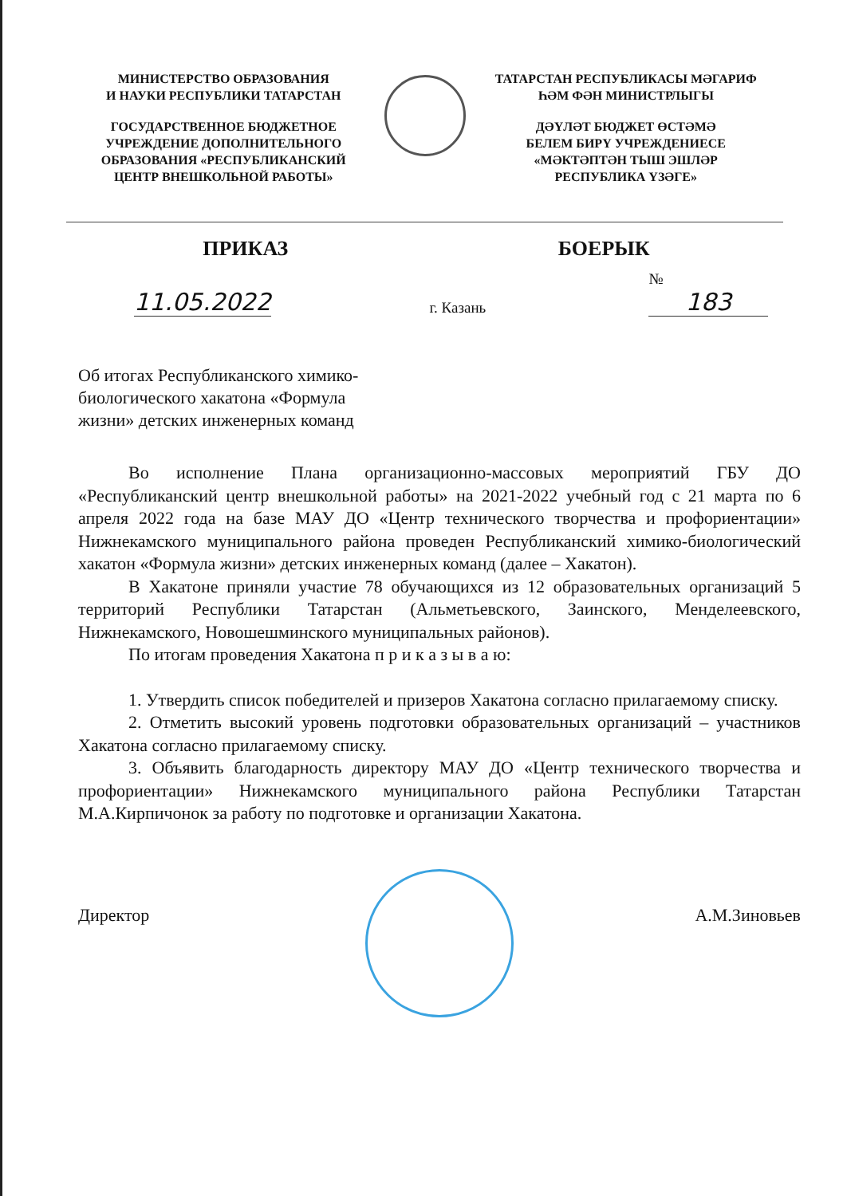МИНИСТЕРСТВО ОБРАЗОВАНИЯ
И НАУКИ РЕСПУБЛИКИ ТАТАРСТАН
ГОСУДАРСТВЕННОЕ БЮДЖЕТНОЕ
УЧРЕЖДЕНИЕ ДОПОЛНИТЕЛЬНОГО
ОБРАЗОВАНИЯ «РЕСПУБЛИКАНСКИЙ
ЦЕНТР ВНЕШКОЛЬНОЙ РАБОТЫ»
ТАТАРСТАН РЕСПУБЛИКАСЫ МӘГАРИФ
ҺӘМ ФӘН МИНИСТРЛЫГЫ
ДӘҮЛӘТ БЮДЖЕТ ӨСТӘМӘ
БЕЛЕМ БИРҮ УЧРЕЖДЕНИЕСЕ
«МӘКТӘПТӘН ТЫШ ЭШЛӘР
РЕСПУБЛИКА ҮЗӘГЕ»
ПРИКАЗ БОЕРЫК
11.05.2022
г. Казань
№ 183
Об итогах Республиканского химико-биологического хакатона «Формула жизни» детских инженерных команд
Во исполнение Плана организационно-массовых мероприятий ГБУ ДО «Республиканский центр внешкольной работы» на 2021-2022 учебный год с 21 марта по 6 апреля 2022 года на базе МАУ ДО «Центр технического творчества и профориентации» Нижнекамского муниципального района проведен Республиканский химико-биологический хакатон «Формула жизни» детских инженерных команд (далее – Хакатон).
В Хакатоне приняли участие 78 обучающихся из 12 образовательных организаций 5 территорий Республики Татарстан (Альметьевского, Заинского, Менделеевского, Нижнекамского, Новошешминского муниципальных районов).
По итогам проведения Хакатона п р и к а з ы в а ю:
1. Утвердить список победителей и призеров Хакатона согласно прилагаемому списку.
2. Отметить высокий уровень подготовки образовательных организаций – участников Хакатона согласно прилагаемому списку.
3. Объявить благодарность директору МАУ ДО «Центр технического творчества и профориентации» Нижнекамского муниципального района Республики Татарстан М.А.Кирпичонок за работу по подготовке и организации Хакатона.
Директор А.М.Зиновьев